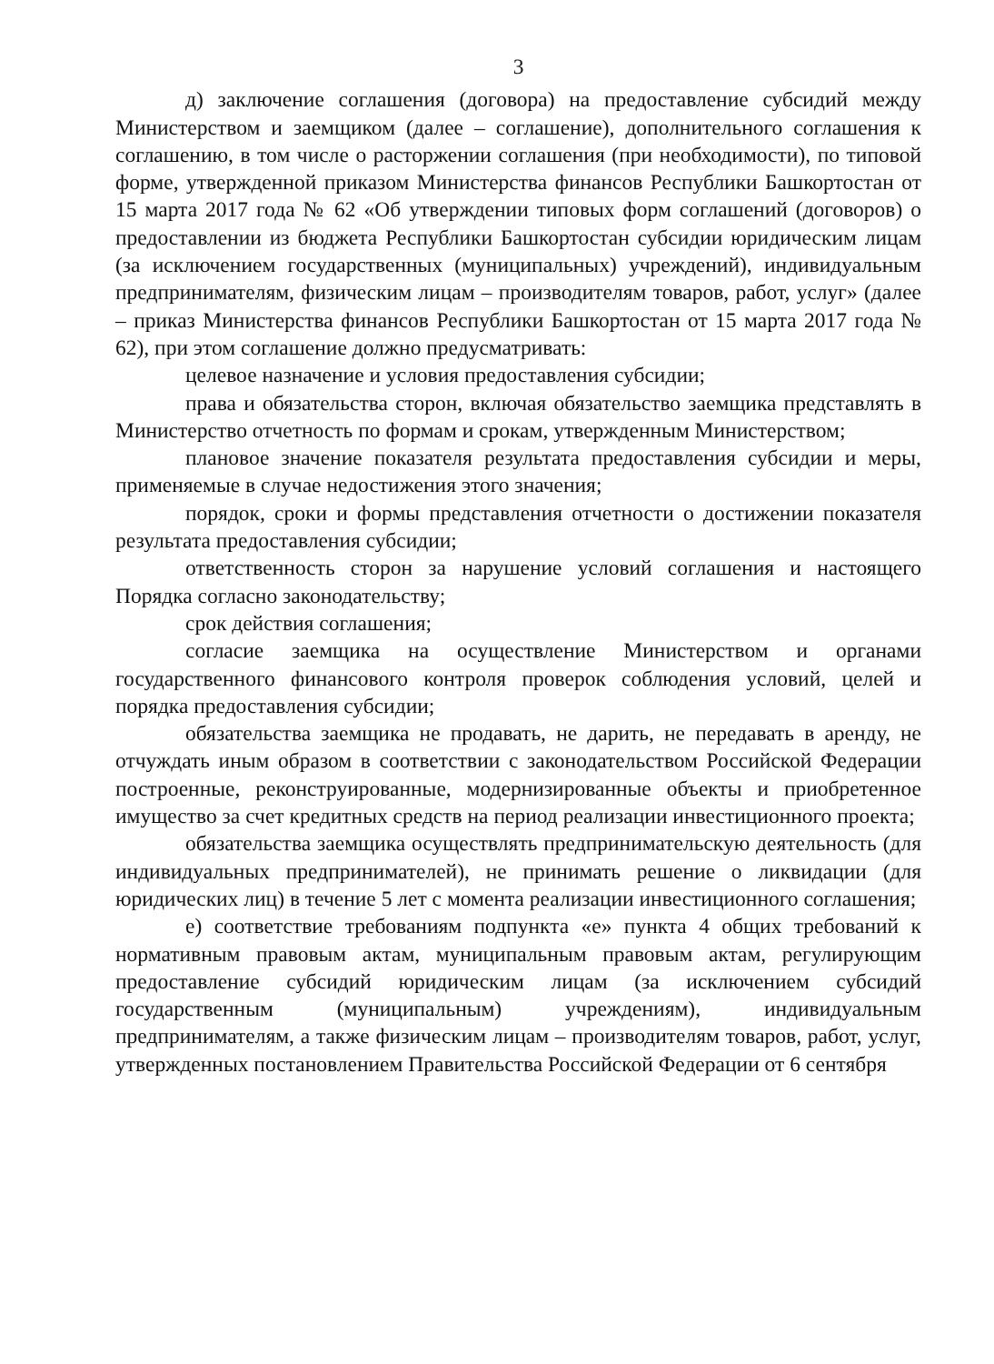3
д) заключение соглашения (договора) на предоставление субсидий между Министерством и заемщиком (далее – соглашение), дополнительного соглашения к соглашению, в том числе о расторжении соглашения (при необходимости), по типовой форме, утвержденной приказом Министерства финансов Республики Башкортостан от 15 марта 2017 года № 62 «Об утверждении типовых форм соглашений (договоров) о предоставлении из бюджета Республики Башкортостан субсидии юридическим лицам (за исключением государственных (муниципальных) учреждений), индивидуальным предпринимателям, физическим лицам – производителям товаров, работ, услуг» (далее – приказ Министерства финансов Республики Башкортостан от 15 марта 2017 года № 62), при этом соглашение должно предусматривать:
целевое назначение и условия предоставления субсидии;
права и обязательства сторон, включая обязательство заемщика представлять в Министерство отчетность по формам и срокам, утвержденным Министерством;
плановое значение показателя результата предоставления субсидии и меры, применяемые в случае недостижения этого значения;
порядок, сроки и формы представления отчетности о достижении показателя результата предоставления субсидии;
ответственность сторон за нарушение условий соглашения и настоящего Порядка согласно законодательству;
срок действия соглашения;
согласие заемщика на осуществление Министерством и органами государственного финансового контроля проверок соблюдения условий, целей и порядка предоставления субсидии;
обязательства заемщика не продавать, не дарить, не передавать в аренду, не отчуждать иным образом в соответствии с законодательством Российской Федерации построенные, реконструированные, модернизированные объекты и приобретенное имущество за счет кредитных средств на период реализации инвестиционного проекта;
обязательства заемщика осуществлять предпринимательскую деятельность (для индивидуальных предпринимателей), не принимать решение о ликвидации (для юридических лиц) в течение 5 лет с момента реализации инвестиционного соглашения;
е) соответствие требованиям подпункта «е» пункта 4 общих требований к нормативным правовым актам, муниципальным правовым актам, регулирующим предоставление субсидий юридическим лицам (за исключением субсидий государственным (муниципальным) учреждениям), индивидуальным предпринимателям, а также физическим лицам – производителям товаров, работ, услуг, утвержденных постановлением Правительства Российской Федерации от 6 сентября